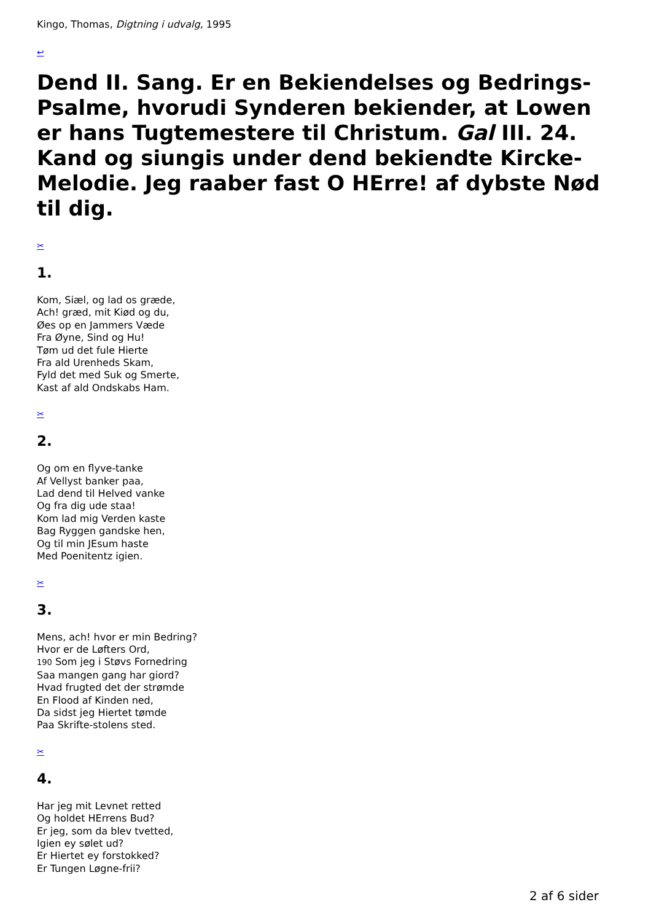Kingo, Thomas, Digtning i udvalg, 1995
↩
Dend II. Sang. Er en Bekiendelses og Bedrings-Psalme, hvorudi Synderen bekiender, at Lowen er hans Tugtemestere til Christum. Gal III. 24. Kand og siungis under dend bekiendte Kircke-Melodie. Jeg raaber fast O HErre! af dybste Nød til dig.
✂
1.
Kom, Siæl, og lad os græde,
Ach! græd, mit Kiød og du,
Øes op en Jammers Væde
Fra Øyne, Sind og Hu!
Tøm ud det fule Hierte
Fra ald Urenheds Skam,
Fyld det med Suk og Smerte,
Kast af ald Ondskabs Ham.
✂
2.
Og om en flyve-tanke
Af Vellyst banker paa,
Lad dend til Helved vanke
Og fra dig ude staa!
Kom lad mig Verden kaste
Bag Ryggen gandske hen,
Og til min JEsum haste
Med Poenitentz igien.
✂
3.
Mens, ach! hvor er min Bedring?
Hvor er de Løfters Ord,
190 Som jeg i Støvs Fornedring
Saa mangen gang har giord?
Hvad frugted det der strømde
En Flood af Kinden ned,
Da sidst jeg Hiertet tømde
Paa Skrifte-stolens sted.
✂
4.
Har jeg mit Levnet retted
Og holdet HErrens Bud?
Er jeg, som da blev tvetted,
Igien ey sølet ud?
Er Hiertet ey forstokked?
Er Tungen Løgne-frii?
2 af 6 sider